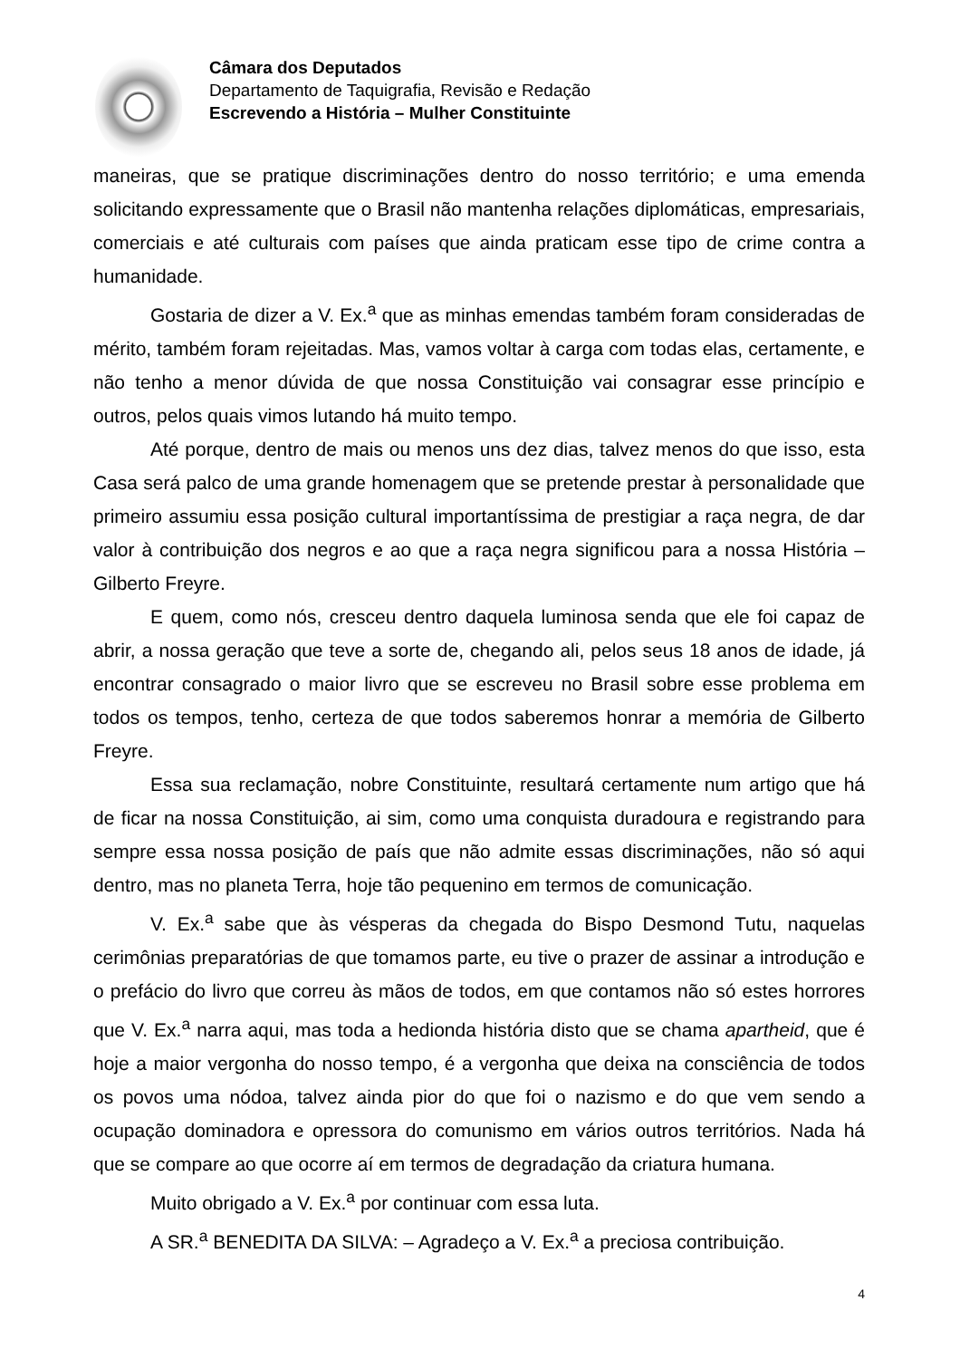Câmara dos Deputados
Departamento de Taquigrafia, Revisão e Redação
Escrevendo a História – Mulher Constituinte
maneiras, que se pratique discriminações dentro do nosso território; e uma emenda solicitando expressamente que o Brasil não mantenha relações diplomáticas, empresariais, comerciais e até culturais com países que ainda praticam esse tipo de crime contra a humanidade.
Gostaria de dizer a V. Ex.<sup>a</sup> que as minhas emendas também foram consideradas de mérito, também foram rejeitadas. Mas, vamos voltar à carga com todas elas, certamente, e não tenho a menor dúvida de que nossa Constituição vai consagrar esse princípio e outros, pelos quais vimos lutando há muito tempo.
Até porque, dentro de mais ou menos uns dez dias, talvez menos do que isso, esta Casa será palco de uma grande homenagem que se pretende prestar à personalidade que primeiro assumiu essa posição cultural importantíssima de prestigiar a raça negra, de dar valor à contribuição dos negros e ao que a raça negra significou para a nossa História – Gilberto Freyre.
E quem, como nós, cresceu dentro daquela luminosa senda que ele foi capaz de abrir, a nossa geração que teve a sorte de, chegando ali, pelos seus 18 anos de idade, já encontrar consagrado o maior livro que se escreveu no Brasil sobre esse problema em todos os tempos, tenho, certeza de que todos saberemos honrar a memória de Gilberto Freyre.
Essa sua reclamação, nobre Constituinte, resultará certamente num artigo que há de ficar na nossa Constituição, ai sim, como uma conquista duradoura e registrando para sempre essa nossa posição de país que não admite essas discriminações, não só aqui dentro, mas no planeta Terra, hoje tão pequenino em termos de comunicação.
V. Ex.<sup>a</sup> sabe que às vésperas da chegada do Bispo Desmond Tutu, naquelas cerimônias preparatórias de que tomamos parte, eu tive o prazer de assinar a introdução e o prefácio do livro que correu às mãos de todos, em que contamos não só estes horrores que V. Ex.<sup>a</sup> narra aqui, mas toda a hedionda história disto que se chama apartheid, que é hoje a maior vergonha do nosso tempo, é a vergonha que deixa na consciência de todos os povos uma nódoa, talvez ainda pior do que foi o nazismo e do que vem sendo a ocupação dominadora e opressora do comunismo em vários outros territórios. Nada há que se compare ao que ocorre aí em termos de degradação da criatura humana.
Muito obrigado a V. Ex.<sup>a</sup> por continuar com essa luta.
A SR.<sup>a</sup> BENEDITA DA SILVA: – Agradeço a V. Ex.<sup>a</sup> a preciosa contribuição.
4